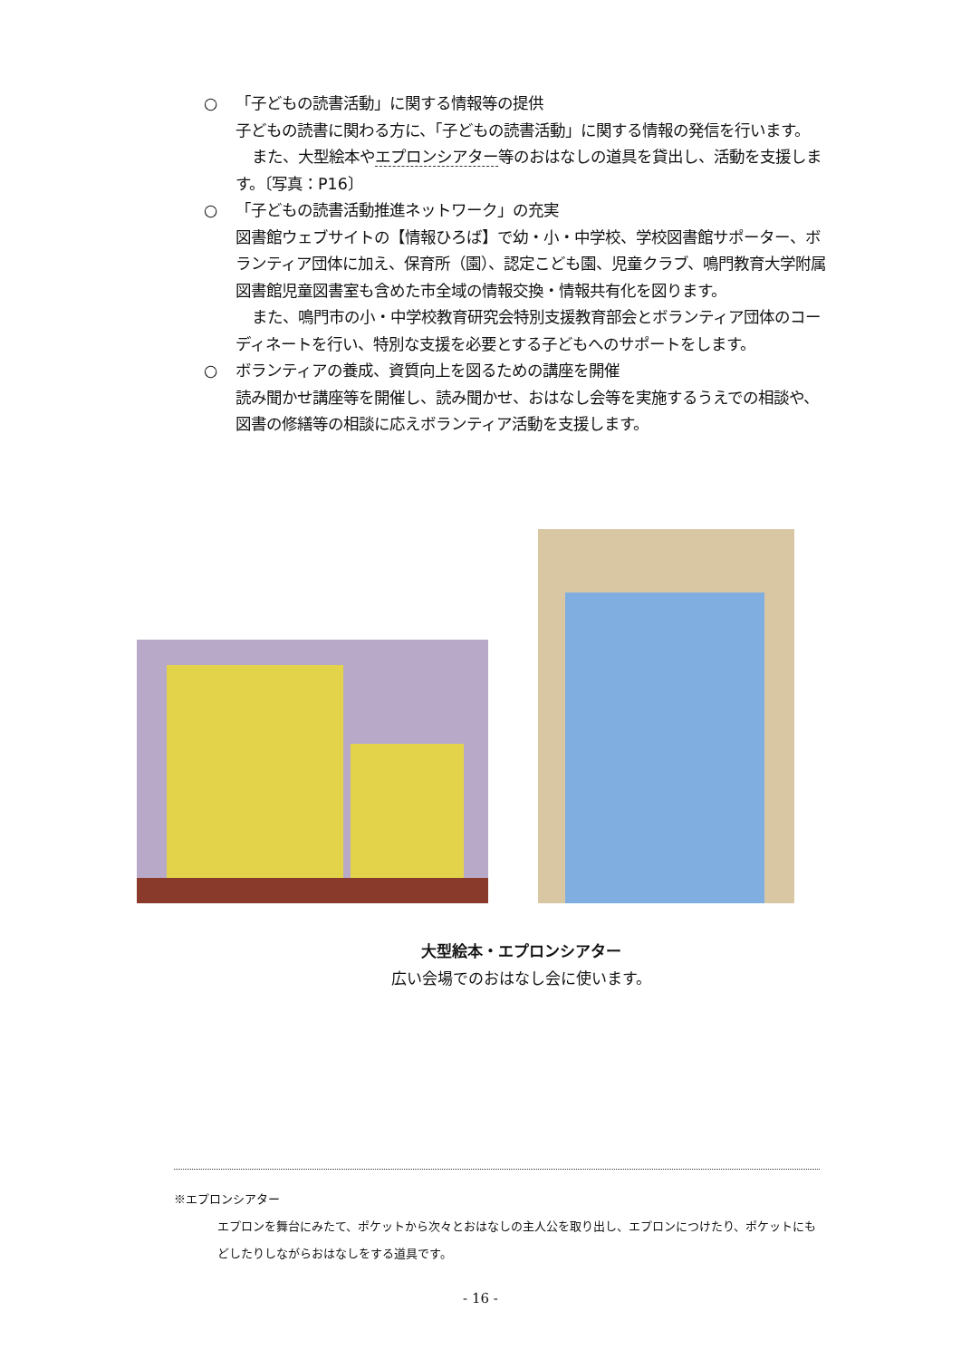○ 「子どもの読書活動」に関する情報等の提供
子どもの読書に関わる方に、「子どもの読書活動」に関する情報の発信を行います。
また、大型絵本やエプロンシアター等のおはなしの道具を貸出し、活動を支援します。〔写真：P16〕
○ 「子どもの読書活動推進ネットワーク」の充実
図書館ウェブサイトの【情報ひろば】で幼・小・中学校、学校図書館サポーター、ボランティア団体に加え、保育所（園）、認定こども園、児童クラブ、鳴門教育大学附属図書館児童図書室も含めた市全域の情報交換・情報共有化を図ります。
また、鳴門市の小・中学校教育研究会特別支援教育部会とボランティア団体のコーディネートを行い、特別な支援を必要とする子どもへのサポートをします。
○ ボランティアの養成、資質向上を図るための講座を開催
読み聞かせ講座等を開催し、読み聞かせ、おはなし会等を実施するうえでの相談や、図書の修繕等の相談に応えボランティア活動を支援します。
大型絵本・エプロンシアター
広い会場でのおはなし会に使います。
※エプロンシアター
エプロンを舞台にみたて、ポケットから次々とおはなしの主人公を取り出し、エプロンにつけたり、ポケットにもどしたりしながらおはなしをする道具です。
- 16 -